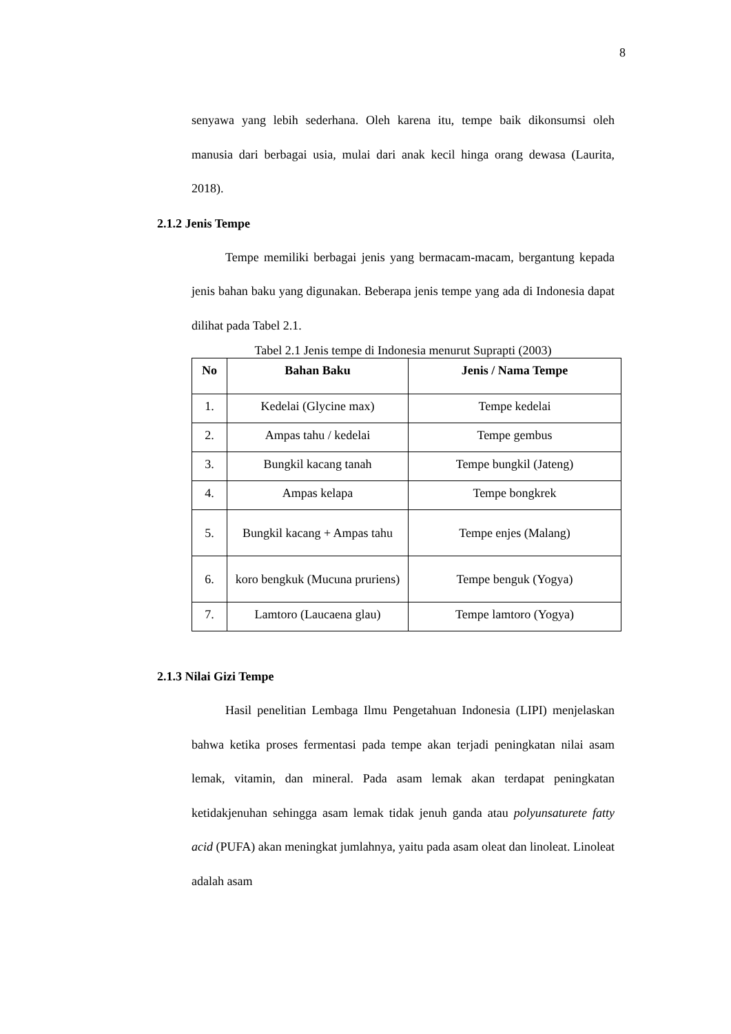8
senyawa yang lebih sederhana. Oleh karena itu, tempe baik dikonsumsi oleh manusia dari berbagai usia, mulai dari anak kecil hinga orang dewasa (Laurita, 2018).
2.1.2 Jenis Tempe
Tempe memiliki berbagai jenis yang bermacam-macam, bergantung kepada jenis bahan baku yang digunakan. Beberapa jenis tempe yang ada di Indonesia dapat dilihat pada Tabel 2.1.
Tabel 2.1 Jenis tempe di Indonesia menurut Suprapti (2003)
| No | Bahan Baku | Jenis / Nama Tempe |
| --- | --- | --- |
| 1. | Kedelai (Glycine max) | Tempe kedelai |
| 2. | Ampas tahu / kedelai | Tempe gembus |
| 3. | Bungkil kacang tanah | Tempe bungkil (Jateng) |
| 4. | Ampas kelapa | Tempe bongkrek |
| 5. | Bungkil kacang + Ampas tahu | Tempe enjes (Malang) |
| 6. | koro bengkuk (Mucuna pruriens) | Tempe benguk (Yogya) |
| 7. | Lamtoro (Laucaena glau) | Tempe lamtoro (Yogya) |
2.1.3 Nilai Gizi Tempe
Hasil penelitian Lembaga Ilmu Pengetahuan Indonesia (LIPI) menjelaskan bahwa ketika proses fermentasi pada tempe akan terjadi peningkatan nilai asam lemak, vitamin, dan mineral. Pada asam lemak akan terdapat peningkatan ketidakjenuhan sehingga asam lemak tidak jenuh ganda atau polyunsaturete fatty acid (PUFA) akan meningkat jumlahnya, yaitu pada asam oleat dan linoleat. Linoleat adalah asam